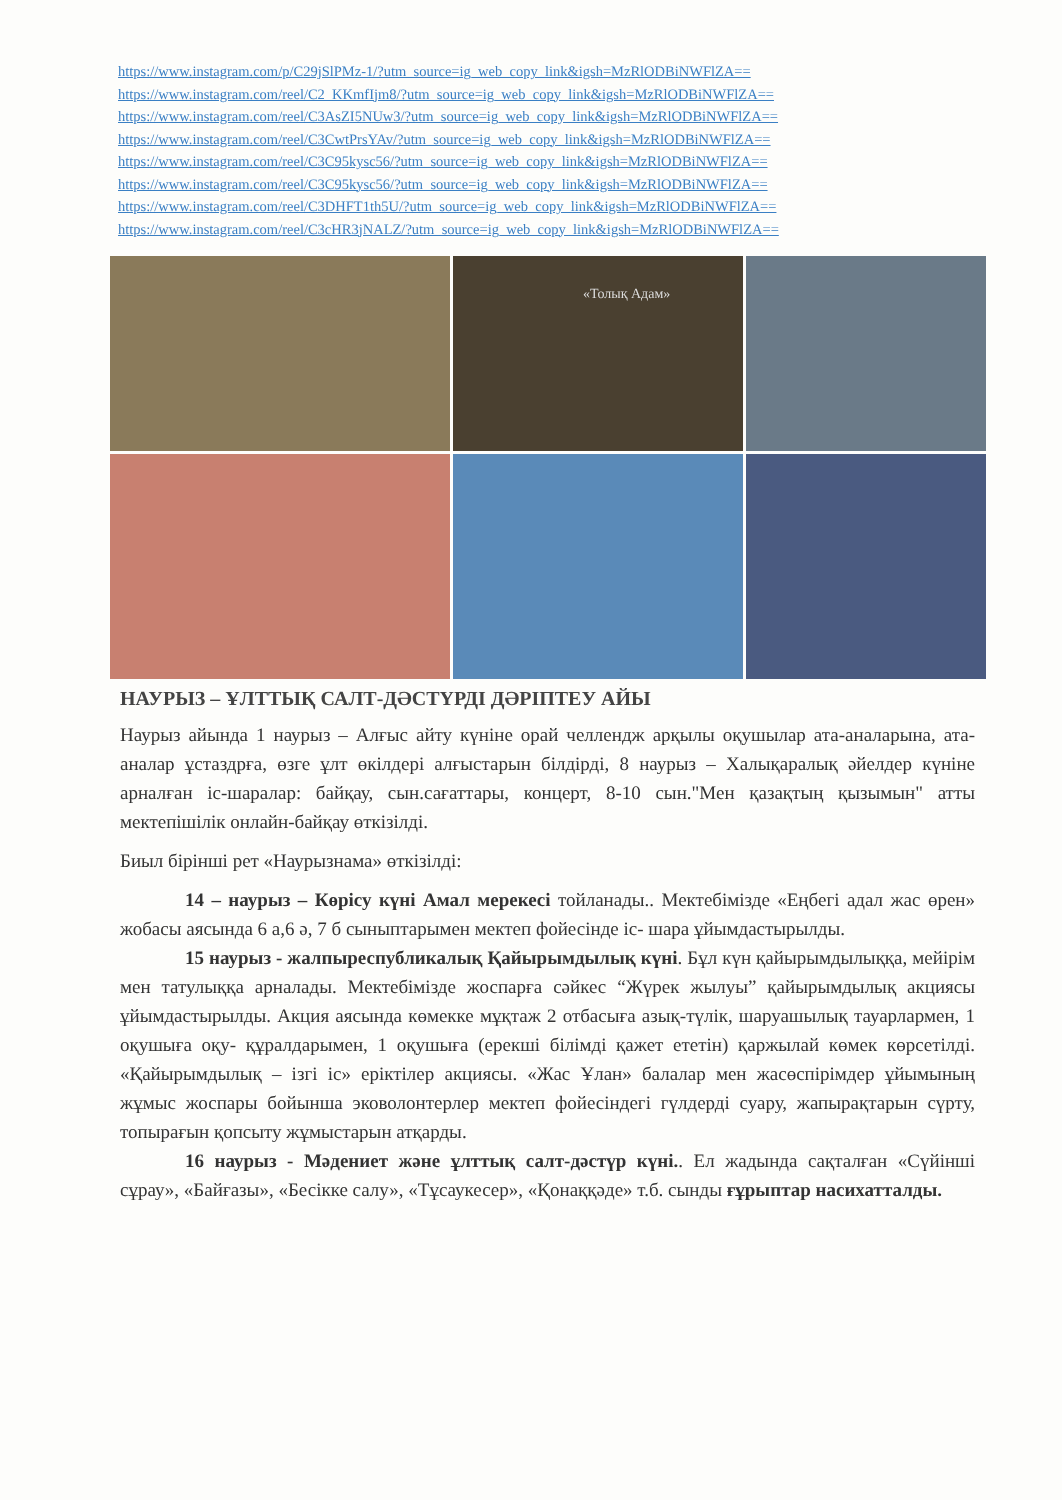https://www.instagram.com/p/C29jSlPMz-1/?utm_source=ig_web_copy_link&igsh=MzRlODBiNWFlZA==
https://www.instagram.com/reel/C2_KKmfIjm8/?utm_source=ig_web_copy_link&igsh=MzRlODBiNWFlZA==
https://www.instagram.com/reel/C3AsZI5NUw3/?utm_source=ig_web_copy_link&igsh=MzRlODBiNWFlZA==
https://www.instagram.com/reel/C3CwtPrsYAv/?utm_source=ig_web_copy_link&igsh=MzRlODBiNWFlZA==
https://www.instagram.com/reel/C3C95kysc56/?utm_source=ig_web_copy_link&igsh=MzRlODBiNWFlZA==
https://www.instagram.com/reel/C3C95kysc56/?utm_source=ig_web_copy_link&igsh=MzRlODBiNWFlZA==
https://www.instagram.com/reel/C3DHFT1th5U/?utm_source=ig_web_copy_link&igsh=MzRlODBiNWFlZA==
https://www.instagram.com/reel/C3cHR3jNALZ/?utm_source=ig_web_copy_link&igsh=MzRlODBiNWFlZA==
«Толық Адам»
НАУРЫЗ – ҰЛТТЫҚ САЛТ-ДӘСТҮРДІ ДӘРІПТЕУ АЙЫ
Наурыз айында 1 наурыз – Алғыс айту күніне орай челлендж арқылы оқушылар ата-аналарына, ата-аналар ұстаздрға, өзге ұлт өкілдері алғыстарын білдірді, 8 наурыз – Халықаралық әйелдер күніне арналған іс-шаралар: байқау, сын.сағаттары, концерт, 8-10 сын."Мен қазақтың қызымын" атты мектепішілік онлайн-байқау өткізілді.
Биыл бірінші рет «Наурызнама» өткізілді:
14 – наурыз – Көрісу күні Амал мерекесі тойланады.. Мектебімізде «Еңбегі адал жас өрен» жобасы аясында 6 а,6 ә, 7 б сыныптарымен мектеп фойесінде іс- шара ұйымдастырылды.
15 наурыз - жалпыреспубликалық Қайырымдылық күні. Бұл күн қайырымдылыққа, мейірім мен татулыққа арналады. Мектебімізде жоспарға сәйкес “Жүрек жылуы” қайырымдылық акциясы ұйымдастырылды. Акция аясында көмекке мұқтаж 2 отбасыға азық-түлік, шаруашылық тауарлармен, 1 оқушыға оқу- құралдарымен, 1 оқушыға (ерекші білімді қажет ететін) қаржылай көмек көрсетілді. «Қайырымдылық – ізгі іс» еріктілер акциясы. «Жас Ұлан» балалар мен жасөспірімдер ұйымының жұмыс жоспары бойынша эковолонтерлер мектеп фойесіндегі гүлдерді суару, жапырақтарын сүрту, топырағын қопсыту жұмыстарын атқарды.
16 наурыз - Мәдениет және ұлттық салт-дәстүр күні.. Ел жадында сақталған «Сүйінші сұрау», «Байғазы», «Бесікке салу», «Тұсаукесер», «Қонаққәде» т.б. сынды ғұрыптар насихатталды.